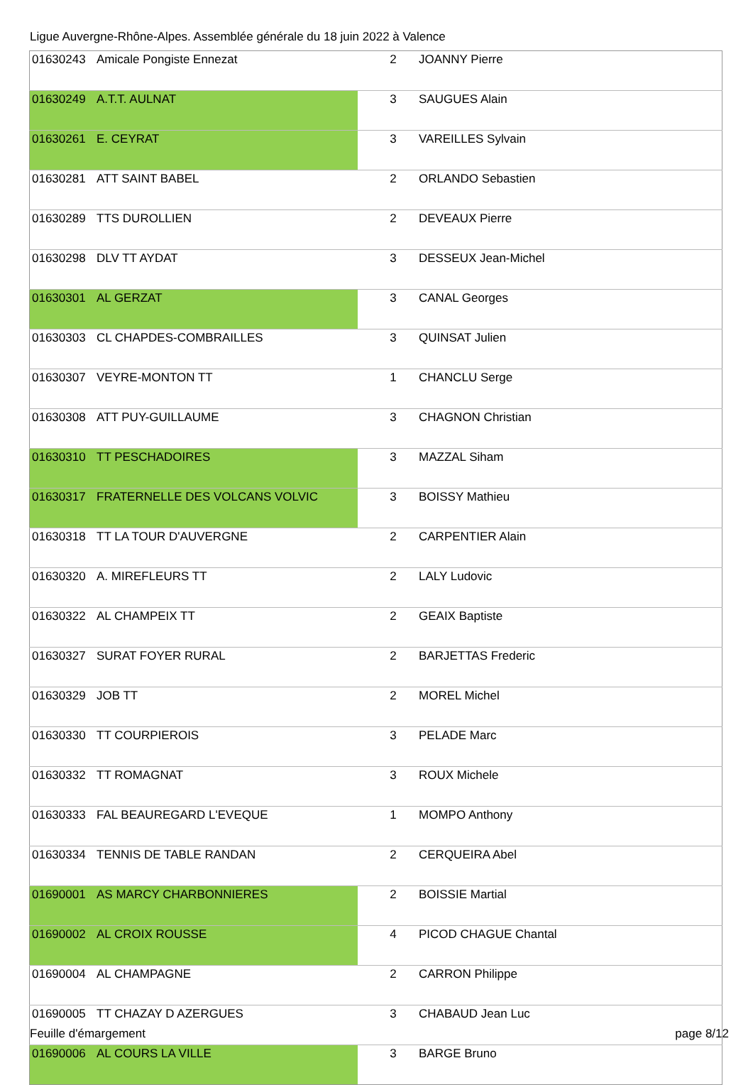Ligue Auvergne-Rhône-Alpes. Assemblée générale du 18 juin 2022 à Valence
| 01630243 | Amicale Pongiste Ennezat | 2 | JOANNY Pierre |
| 01630249 | A.T.T. AULNAT | 3 | SAUGUES Alain |
| 01630261 | E. CEYRAT | 3 | VAREILLES Sylvain |
| 01630281 | ATT SAINT BABEL | 2 | ORLANDO Sebastien |
| 01630289 | TTS DUROLLIEN | 2 | DEVEAUX Pierre |
| 01630298 | DLV TT AYDAT | 3 | DESSEUX Jean-Michel |
| 01630301 | AL GERZAT | 3 | CANAL Georges |
| 01630303 | CL CHAPDES-COMBRAILLES | 3 | QUINSAT Julien |
| 01630307 | VEYRE-MONTON TT | 1 | CHANCLU Serge |
| 01630308 | ATT PUY-GUILLAUME | 3 | CHAGNON Christian |
| 01630310 | TT PESCHADOIRES | 3 | MAZZAL Siham |
| 01630317 | FRATERNELLE DES VOLCANS VOLVIC | 3 | BOISSY Mathieu |
| 01630318 | TT LA TOUR D'AUVERGNE | 2 | CARPENTIER Alain |
| 01630320 | A. MIREFLEURS TT | 2 | LALY Ludovic |
| 01630322 | AL CHAMPEIX TT | 2 | GEAIX Baptiste |
| 01630327 | SURAT FOYER RURAL | 2 | BARJETTAS Frederic |
| 01630329 | JOB TT | 2 | MOREL Michel |
| 01630330 | TT COURPIEROIS | 3 | PELADE Marc |
| 01630332 | TT ROMAGNAT | 3 | ROUX Michele |
| 01630333 | FAL BEAUREGARD L'EVEQUE | 1 | MOMPO Anthony |
| 01630334 | TENNIS DE TABLE RANDAN | 2 | CERQUEIRA Abel |
| 01690001 | AS MARCY CHARBONNIERES | 2 | BOISSIE Martial |
| 01690002 | AL CROIX ROUSSE | 4 | PICOD CHAGUE Chantal |
| 01690004 | AL CHAMPAGNE | 2 | CARRON Philippe |
| 01690005 | TT CHAZAY D AZERGUES | 3 | CHABAUD Jean Luc |
| 01690006 | AL COURS LA VILLE | 3 | BARGE Bruno |
Feuille d'émargement page 8/12